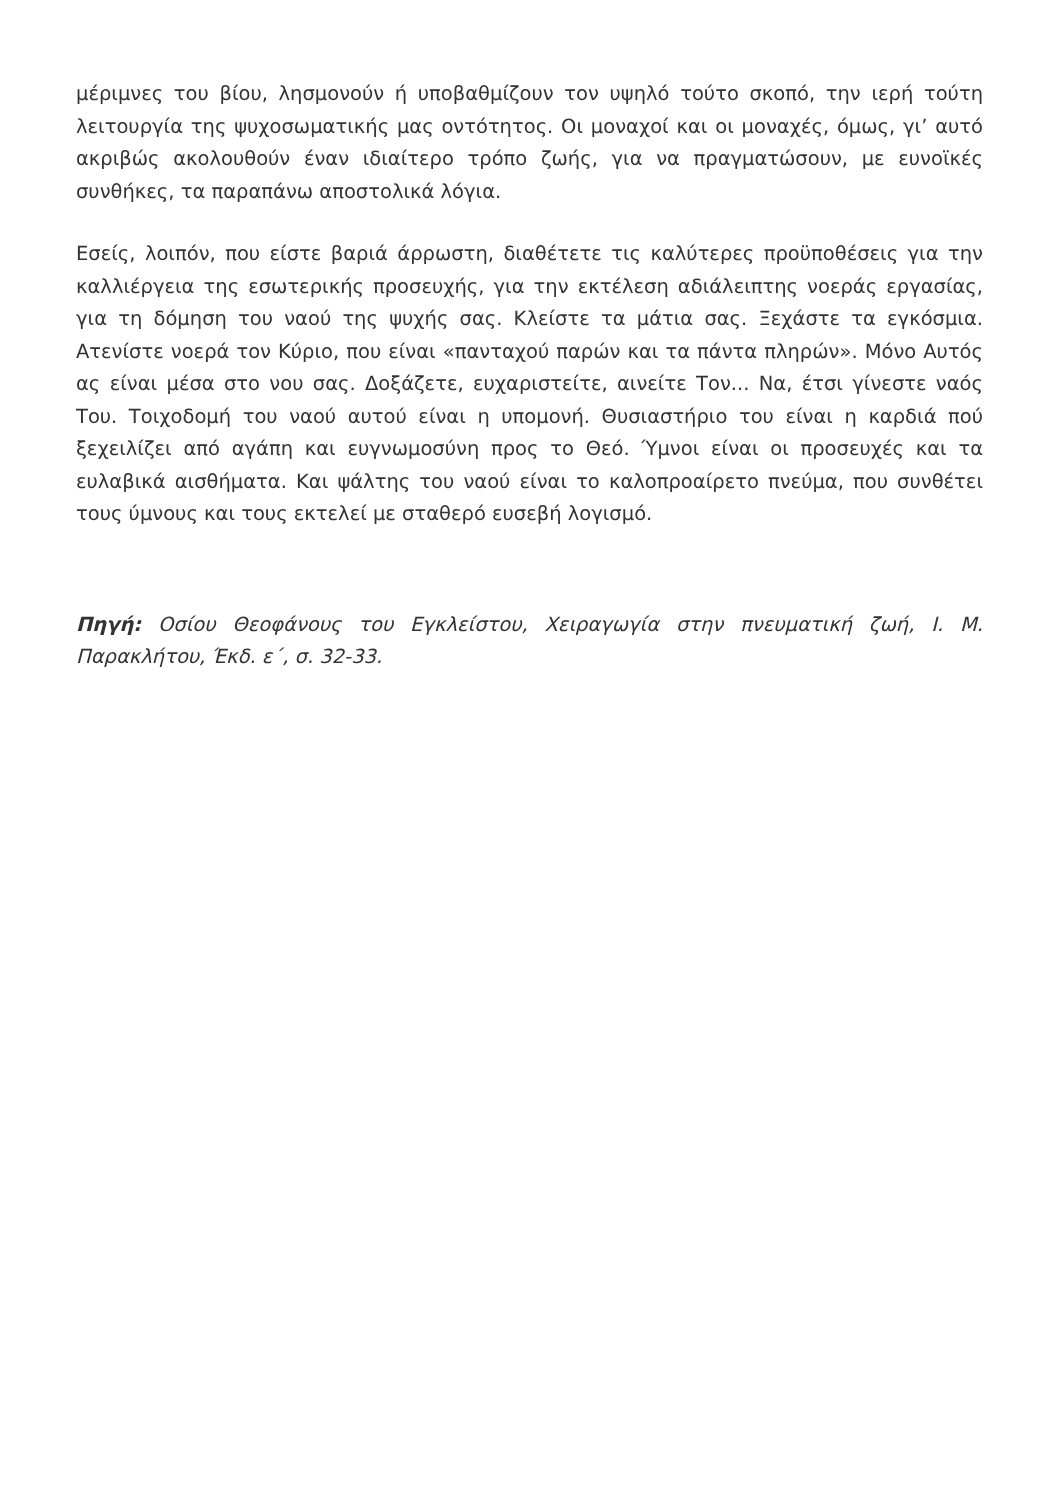μέριμνες του βίου, λησμονούν ή υποβαθμίζουν τον υψηλό τούτο σκοπό, την ιερή τούτη λειτουργία της ψυχοσωματικής μας οντότητος. Οι μοναχοί και οι μοναχές, όμως, γι’ αυτό ακριβώς ακολουθούν έναν ιδιαίτερο τρόπο ζωής, για να πραγματώσουν, με ευνοϊκές συνθήκες, τα παραπάνω αποστολικά λόγια.
Εσείς, λοιπόν, που είστε βαριά άρρωστη, διαθέτετε τις καλύτερες προϋποθέσεις για την καλλιέργεια της εσωτερικής προσευχής, για την εκτέλεση αδιάλειπτης νοεράς εργασίας, για τη δόμηση του ναού της ψυχής σας. Κλείστε τα μάτια σας. Ξεχάστε τα εγκόσμια. Ατενίστε νοερά τον Κύριο, που είναι «πανταχού παρών και τα πάντα πληρών». Μόνο Αυτός ας είναι μέσα στο νου σας. Δοξάζετε, ευχαριστείτε, αινείτε Τον... Να, έτσι γίνεστε ναός Του. Τοιχοδομή του ναού αυτού είναι η υπομονή. Θυσιαστήριο του είναι η καρδιά πού ξεχειλίζει από αγάπη και ευγνωμοσύνη προς το Θεό. Ύμνοι είναι οι προσευχές και τα ευλαβικά αισθήματα. Και ψάλτης του ναού είναι το καλοπροαίρετο πνεύμα, που συνθέτει τους ύμνους και τους εκτελεί με σταθερό ευσεβή λογισμό.
Πηγή: Οσίου Θεοφάνους του Εγκλείστου, Χειραγωγία στην πνευματική ζωή, Ι. Μ. Παρακλήτου, Έκδ. ε΄, σ. 32-33.